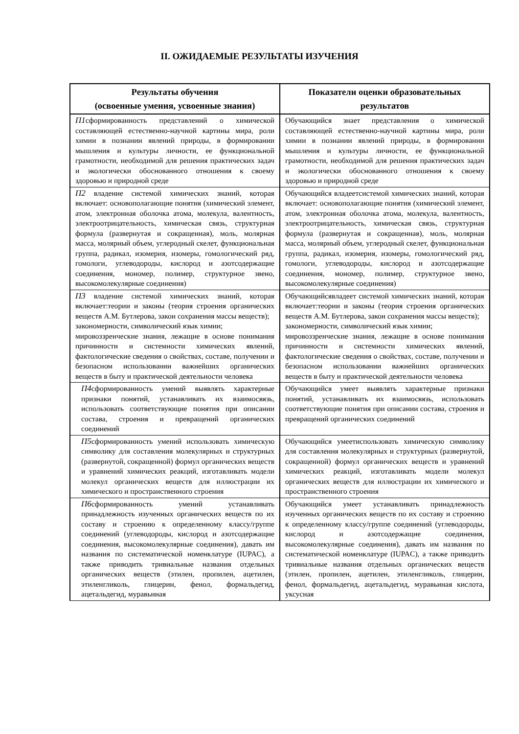II. ОЖИДАЕМЫЕ РЕЗУЛЬТАТЫ ИЗУЧЕНИЯ
| Результаты обучения (освоенные умения, усвоенные знания) | Показатели оценки образовательных результатов |
| --- | --- |
| П1 сформированность представлений о химической составляющей естественно-научной картины мира, роли химии в познании явлений природы, в формировании мышления и культуры личности, ее функциональной грамотности, необходимой для решения практических задач и экологически обоснованного отношения к своему здоровью и природной среде | Обучающийся знает представления о химической составляющей естественно-научной картины мира, роли химии в познании явлений природы, в формировании мышления и культуры личности, ее функциональной грамотности, необходимой для решения практических задач и экологически обоснованного отношения к своему здоровью и природной среде |
| П2 владение системой химических знаний, которая включает: основополагающие понятия (химический элемент, атом, электронная оболочка атома, молекула, валентность, электроотрицательность, химическая связь, структурная формула (развернутая и сокращенная), моль, молярная масса, молярный объем, углеродный скелет, функциональная группа, радикал, изомерия, изомеры, гомологический ряд, гомологи, углеводороды, кислород и азотсодержащие соединения, мономер, полимер, структурное звено, высокомолекулярные соединения) | Обучающийся владеетсистемой химических знаний, которая включает: основополагающие понятия (химический элемент, атом, электронная оболочка атома, молекула, валентность, электроотрицательность, химическая связь, структурная формула (развернутая и сокращенная), моль, молярная масса, молярный объем, углеродный скелет, функциональная группа, радикал, изомерия, изомеры, гомологический ряд, гомологи, углеводороды, кислород и азотсодержащие соединения, мономер, полимер, структурное звено, высокомолекулярные соединения) |
| П3 владение системой химических знаний, которая включает:теории и законы (теория строения органических веществ А.М. Бутлерова, закон сохранения массы веществ); закономерности, символический язык химии; мировоззренческие знания, лежащие в основе понимания причинности и системности химических явлений, фактологические сведения о свойствах, составе, получении и безопасном использовании важнейших органических веществ в быту и практической деятельности человека | Обучающийсявладеет системой химических знаний, которая включает:теории и законы (теория строения органических веществ А.М. Бутлерова, закон сохранения массы веществ); закономерности, символический язык химии; мировоззренческие знания, лежащие в основе понимания причинности и системности химических явлений, фактологические сведения о свойствах, составе, получении и безопасном использовании важнейших органических веществ в быту и практической деятельности человека |
| П4 сформированность умений выявлять характерные признаки понятий, устанавливать их взаимосвязь, использовать соответствующие понятия при описании состава, строения и превращений органических соединений | Обучающийся умеет выявлять характерные признаки понятий, устанавливать их взаимосвязь, использовать соответствующие понятия при описании состава, строения и превращений органических соединений |
| П5 сформированность умений использовать химическую символику для составления молекулярных и структурных (развернутой, сокращенной) формул органических веществ и уравнений химических реакций, изготавливать модели молекул органических веществ для иллюстрации их химического и пространственного строения | Обучающийся умеетиспользовать химическую символику для составления молекулярных и структурных (развернутой, сокращенной) формул органических веществ и уравнений химических реакций, изготавливать модели молекул органических веществ для иллюстрации их химического и пространственного строения |
| П6 сформированность умений устанавливать принадлежность изученных органических веществ по их составу и строению к определенному классу/группе соединений (углеводороды, кислород и азотсодержащие соединения, высокомолекулярные соединения), давать им названия по систематической номенклатуре (IUPAC), а также приводить тривиальные названия отдельных органических веществ (этилен, пропилен, ацетилен, этиленгликоль, глицерин, фенол, формальдегид, ацетальдегид, муравьиная | Обучающийся умеет устанавливать принадлежность изученных органических веществ по их составу и строению к определенному классу/группе соединений (углеводороды, кислород и азотсодержащие соединения, высокомолекулярные соединения), давать им названия по систематической номенклатуре (IUPAC), а также приводить тривиальные названия отдельных органических веществ (этилен, пропилен, ацетилен, этиленгликоль, глицерин, фенол, формальдегид, ацетальдегид, муравьиная кислота, уксусная |